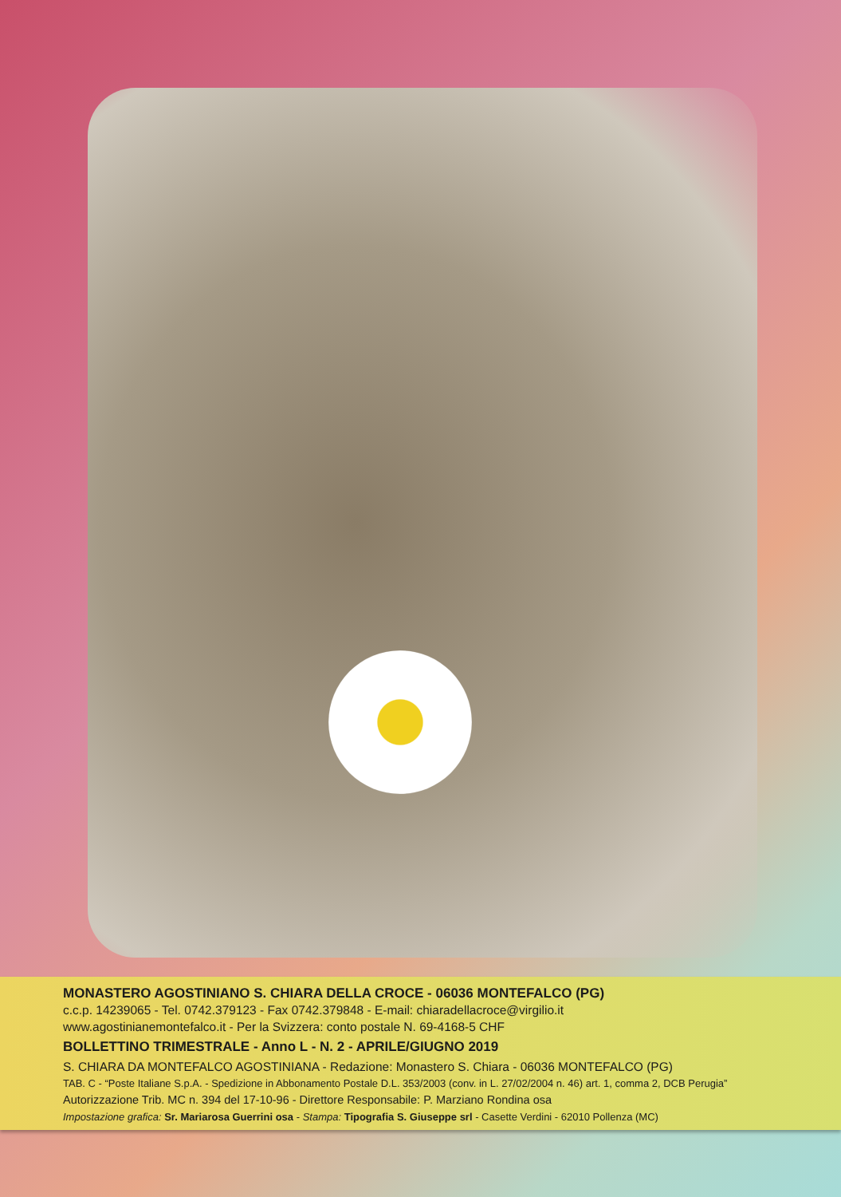MONASTERO AGOSTINIANO S. CHIARA DELLA CROCE - 06036 MONTEFALCO (PG)
c.c.p. 14239065 - Tel. 0742.379123 - Fax 0742.379848 - E-mail: chiaradellacroce@virgilio.it
www.agostinianemontefalco.it - Per la Svizzera: conto postale N. 69-4168-5 CHF
BOLLETTINO TRIMESTRALE - Anno L - N. 2 - APRILE/GIUGNO 2019
S. CHIARA DA MONTEFALCO AGOSTINIANA - Redazione: Monastero S. Chiara - 06036 MONTEFALCO (PG)
TAB. C - “Poste Italiane S.p.A. - Spedizione in Abbonamento Postale D.L. 353/2003 (conv. in L. 27/02/2004 n. 46) art. 1, comma 2, DCB Perugia”
Autorizzazione Trib. MC n. 394 del 17-10-96 - Direttore Responsabile: P. Marziano Rondina osa
Impostazione grafica: Sr. Mariarosa Guerrini osa - Stampa: Tipografia S. Giuseppe srl - Casette Verdini - 62010 Pollenza (MC)